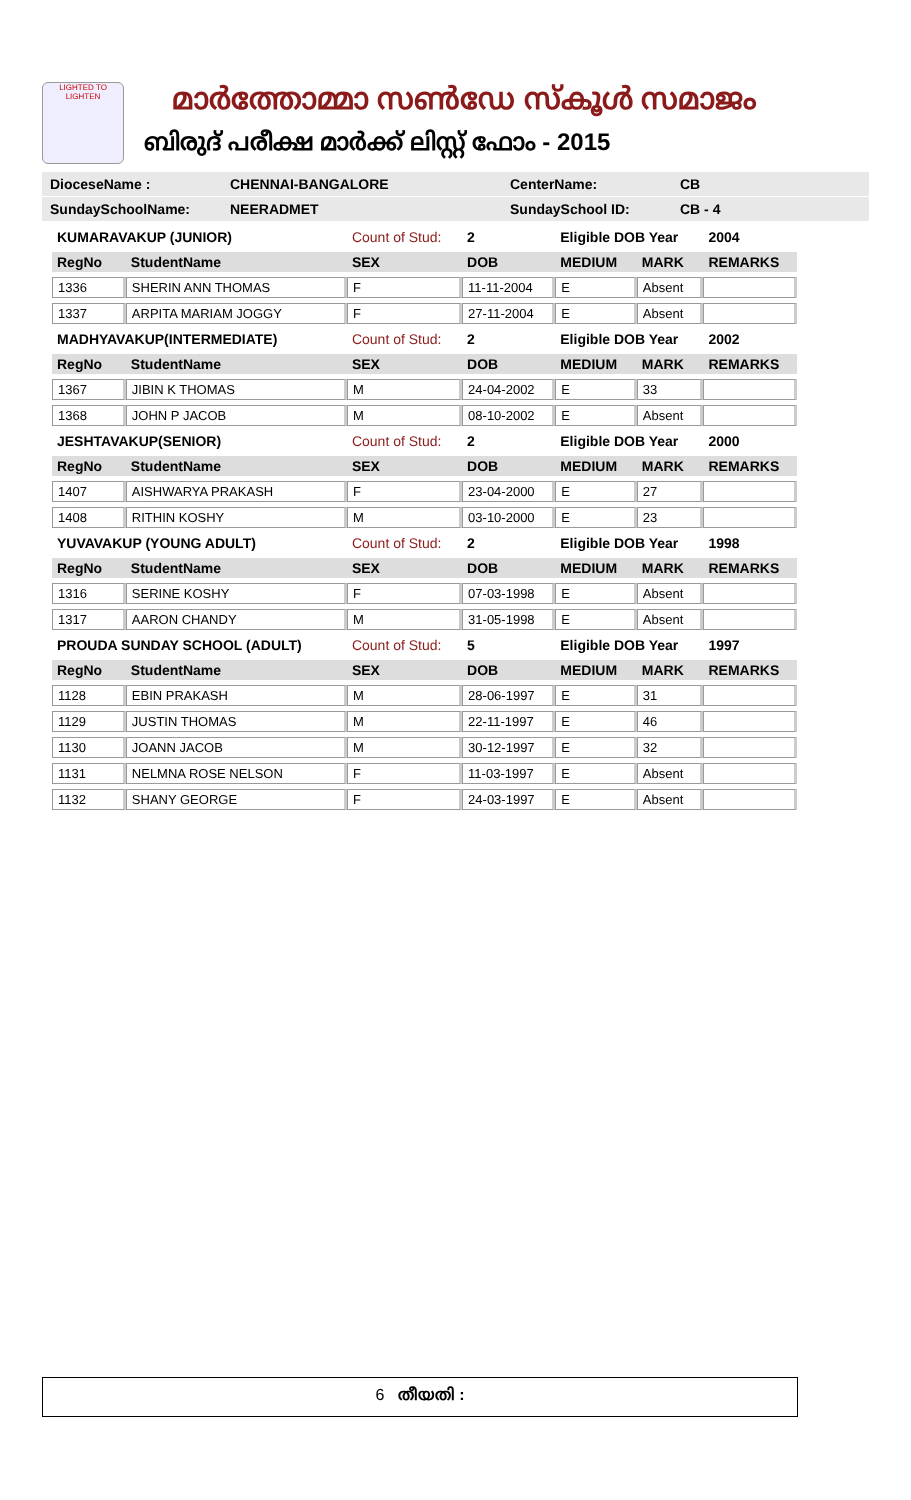LIGHTED TO LIGHTEN
മാർത്തോമ്മാ സൺഡേ സ്കൂൾ സമാജം
ബിരുദ് പരീക്ഷ മാർക്ക് ലിസ്റ്റ് ഫോം - 2015
DioceseName : CHENNAI-BANGALORE CenterName: CB
SundaySchoolName: NEERADMET SundaySchool ID: CB - 4
| KUMARAVAKUP (JUNIOR) | | Count of Stud: | 2 | Eligible DOB Year | | 2004 |
| RegNo | StudentName | SEX | DOB | MEDIUM | MARK | REMARKS |
| 1336 | SHERIN ANN THOMAS | F | 11-11-2004 | E | Absent | |
| 1337 | ARPITA MARIAM JOGGY | F | 27-11-2004 | E | Absent | |
| MADHYAVAKUP(INTERMEDIATE) | | Count of Stud: | 2 | Eligible DOB Year | | 2002 |
| RegNo | StudentName | SEX | DOB | MEDIUM | MARK | REMARKS |
| 1367 | JIBIN K THOMAS | M | 24-04-2002 | E | 33 | |
| 1368 | JOHN P JACOB | M | 08-10-2002 | E | Absent | |
| JESHTAVAKUP(SENIOR) | | Count of Stud: | 2 | Eligible DOB Year | | 2000 |
| RegNo | StudentName | SEX | DOB | MEDIUM | MARK | REMARKS |
| 1407 | AISHWARYA PRAKASH | F | 23-04-2000 | E | 27 | |
| 1408 | RITHIN KOSHY | M | 03-10-2000 | E | 23 | |
| YUVAVAKUP (YOUNG ADULT) | | Count of Stud: | 2 | Eligible DOB Year | | 1998 |
| RegNo | StudentName | SEX | DOB | MEDIUM | MARK | REMARKS |
| 1316 | SERINE KOSHY | F | 07-03-1998 | E | Absent | |
| 1317 | AARON CHANDY | M | 31-05-1998 | E | Absent | |
| PROUDA SUNDAY SCHOOL (ADULT) | | Count of Stud: | 5 | Eligible DOB Year | | 1997 |
| RegNo | StudentName | SEX | DOB | MEDIUM | MARK | REMARKS |
| 1128 | EBIN PRAKASH | M | 28-06-1997 | E | 31 | |
| 1129 | JUSTIN THOMAS | M | 22-11-1997 | E | 46 | |
| 1130 | JOANN JACOB | M | 30-12-1997 | E | 32 | |
| 1131 | NELMNA ROSE NELSON | F | 11-03-1997 | E | Absent | |
| 1132 | SHANY GEORGE | F | 24-03-1997 | E | Absent | |
6 തീയതി :